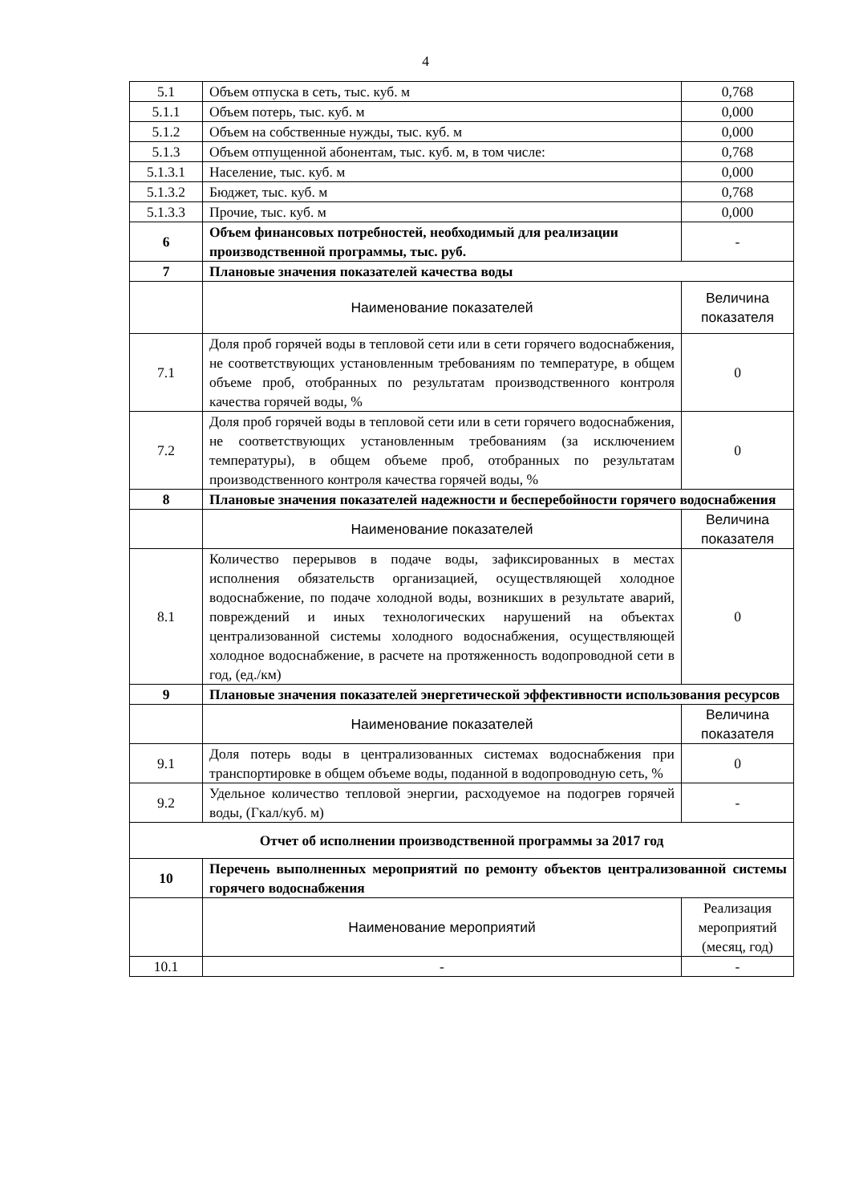4
| 5.1 | Объем отпуска в сеть, тыс. куб. м | 0,768 |
| 5.1.1 | Объем потерь, тыс. куб. м | 0,000 |
| 5.1.2 | Объем на собственные нужды, тыс. куб. м | 0,000 |
| 5.1.3 | Объем отпущенной абонентам, тыс. куб. м, в том числе: | 0,768 |
| 5.1.3.1 | Население, тыс. куб. м | 0,000 |
| 5.1.3.2 | Бюджет, тыс. куб. м | 0,768 |
| 5.1.3.3 | Прочие, тыс. куб. м | 0,000 |
| 6 | Объем финансовых потребностей, необходимый для реализации производственной программы, тыс. руб. | - |
| 7 | Плановые значения показателей качества воды | |
| | Наименование показателей | Величина показателя |
| 7.1 | Доля проб горячей воды в тепловой сети или в сети горячего водоснабжения, не соответствующих установленным требованиям по температуре, в общем объеме проб, отобранных по результатам производственного контроля качества горячей воды, % | 0 |
| 7.2 | Доля проб горячей воды в тепловой сети или в сети горячего водоснабжения, не соответствующих установленным требованиям (за исключением температуры), в общем объеме проб, отобранных по результатам производственного контроля качества горячей воды, % | 0 |
| 8 | Плановые значения показателей надежности и бесперебойности горячего водоснабжения | |
| | Наименование показателей | Величина показателя |
| 8.1 | Количество перерывов в подаче воды, зафиксированных в местах исполнения обязательств организацией, осуществляющей холодное водоснабжение, по подаче холодной воды, возникших в результате аварий, повреждений и иных технологических нарушений на объектах централизованной системы холодного водоснабжения, осуществляющей холодное водоснабжение, в расчете на протяженность водопроводной сети в год, (ед./км) | 0 |
| 9 | Плановые значения показателей энергетической эффективности использования ресурсов | |
| | Наименование показателей | Величина показателя |
| 9.1 | Доля потерь воды в централизованных системах водоснабжения при транспортировке в общем объеме воды, поданной в водопроводную сеть, % | 0 |
| 9.2 | Удельное количество тепловой энергии, расходуемое на подогрев горячей воды, (Гкал/куб. м) | - |
| Отчет об исполнении производственной программы за 2017 год | | |
| 10 | Перечень выполненных мероприятий по ремонту объектов централизованной системы горячего водоснабжения | |
| | Наименование мероприятий | Реализация мероприятий (месяц, год) |
| 10.1 | - | - |